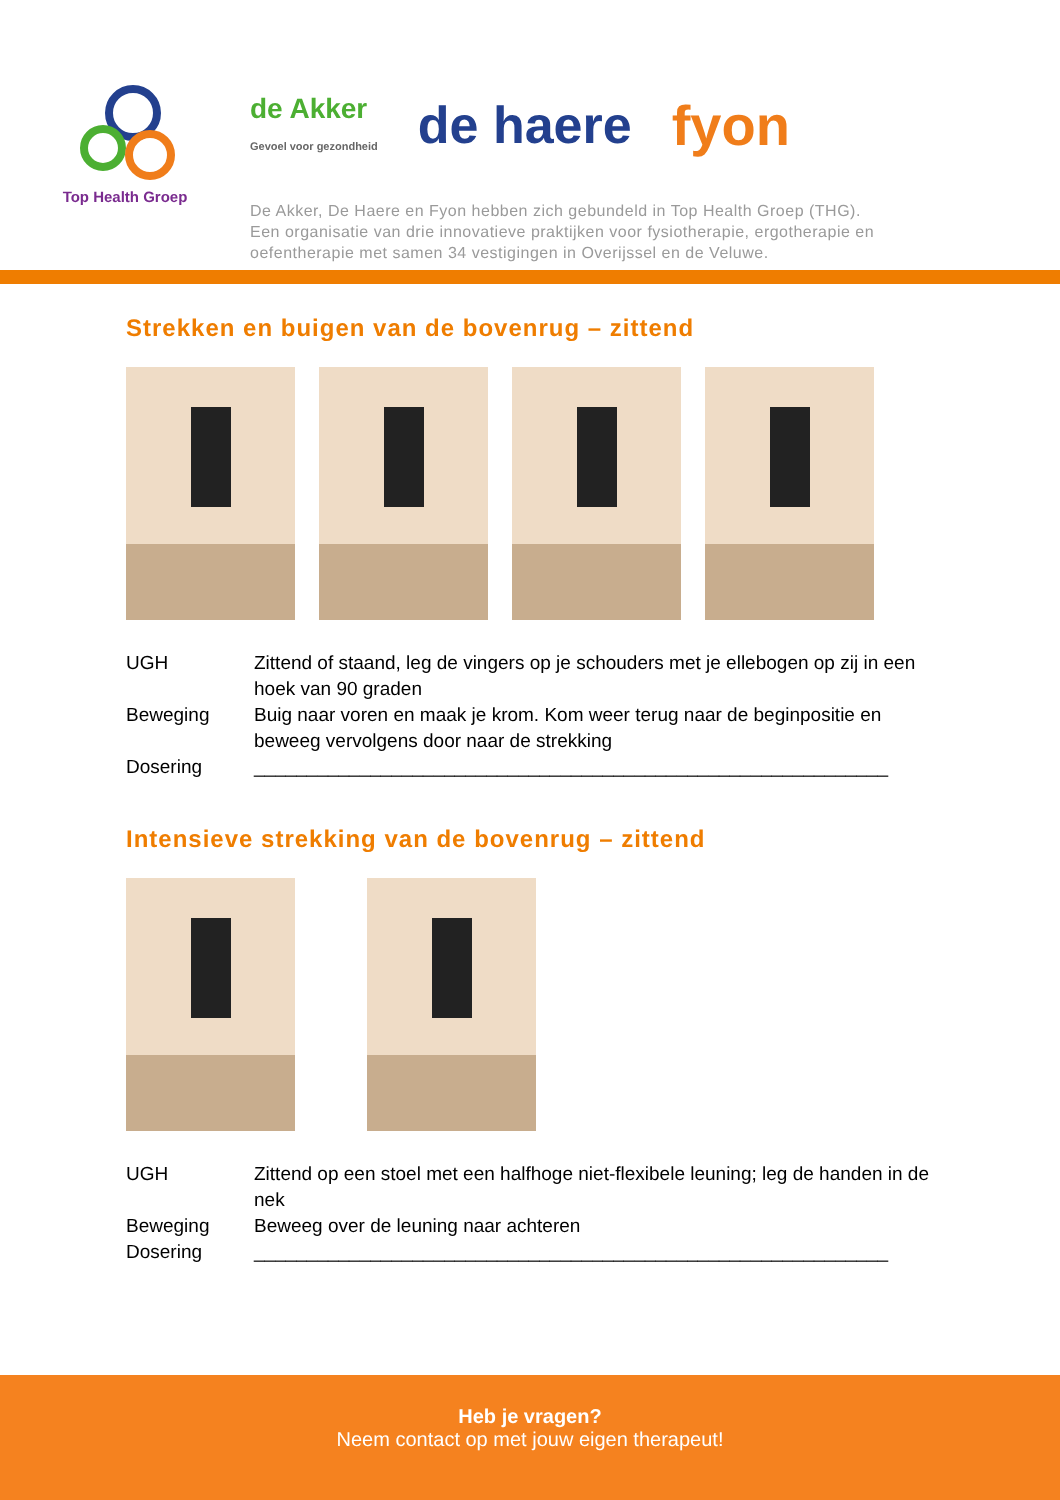Top Health Groep
de Akker
Gevoel voor gezondheid de haere fyon
De Akker, De Haere en Fyon hebben zich gebundeld in Top Health Groep (THG).
Een organisatie van drie innovatieve praktijken voor fysiotherapie, ergotherapie en
oefentherapie met samen 34 vestigingen in Overijssel en de Veluwe.
Strekken en buigen van de bovenrug – zittend
UGH Zittend of staand, leg de vingers op je schouders met je ellebogen op zij in een hoek van 90 graden
Beweging Buig naar voren en maak je krom. Kom weer terug naar de beginpositie en beweeg vervolgens door naar de strekking
Dosering ____________________________________________________________
Intensieve strekking van de bovenrug – zittend
UGH Zittend op een stoel met een halfhoge niet-flexibele leuning; leg de handen in de nek
Beweging Beweeg over de leuning naar achteren
Dosering ____________________________________________________________
Heb je vragen?
Neem contact op met jouw eigen therapeut!